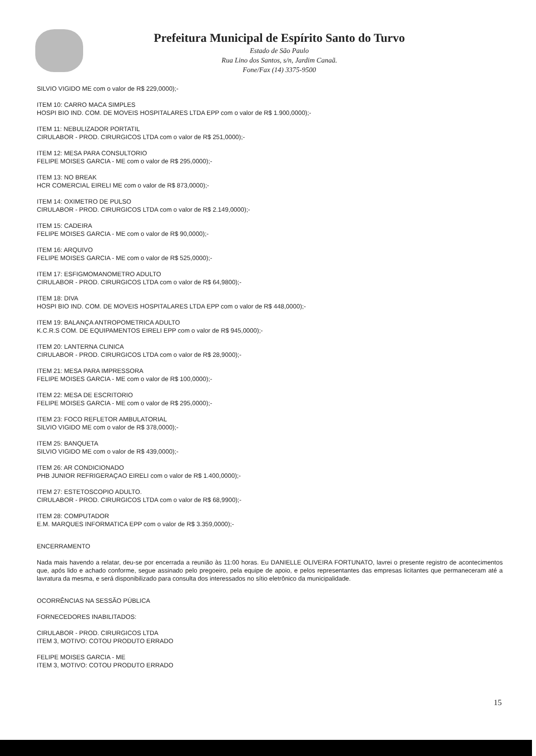Prefeitura Municipal de Espírito Santo do Turvo
Estado de São Paulo
Rua Lino dos Santos, s/n, Jardim Canaã.
Fone/Fax (14) 3375-9500
SILVIO VIGIDO ME com o valor de R$ 229,0000);-
ITEM 10: CARRO MACA SIMPLES
HOSPI BIO IND. COM. DE MOVEIS HOSPITALARES LTDA EPP com o valor de R$ 1.900,0000);-
ITEM 11: NEBULIZADOR PORTATIL
CIRULABOR - PROD. CIRURGICOS LTDA com o valor de R$ 251,0000);-
ITEM 12: MESA PARA CONSULTORIO
FELIPE MOISES GARCIA - ME com o valor de R$ 295,0000);-
ITEM 13: NO BREAK
HCR COMERCIAL EIRELI ME com o valor de R$ 873,0000);-
ITEM 14: OXIMETRO DE PULSO
CIRULABOR - PROD. CIRURGICOS LTDA com o valor de R$ 2.149,0000);-
ITEM 15: CADEIRA
FELIPE MOISES GARCIA - ME com o valor de R$ 90,0000);-
ITEM 16: ARQUIVO
FELIPE MOISES GARCIA - ME com o valor de R$ 525,0000);-
ITEM 17: ESFIGMOMANOMETRO ADULTO
CIRULABOR - PROD. CIRURGICOS LTDA com o valor de R$ 64,9800);-
ITEM 18: DIVA
HOSPI BIO IND. COM. DE MOVEIS HOSPITALARES LTDA EPP com o valor de R$ 448,0000);-
ITEM 19: BALANÇA ANTROPOMETRICA ADULTO
K.C.R.S COM. DE EQUIPAMENTOS EIRELI EPP com o valor de R$ 945,0000);-
ITEM 20: LANTERNA CLINICA
CIRULABOR - PROD. CIRURGICOS LTDA com o valor de R$ 28,9000);-
ITEM 21: MESA PARA IMPRESSORA
FELIPE MOISES GARCIA - ME com o valor de R$ 100,0000);-
ITEM 22: MESA DE ESCRITORIO
FELIPE MOISES GARCIA - ME com o valor de R$ 295,0000);-
ITEM 23: FOCO REFLETOR AMBULATORIAL
SILVIO VIGIDO ME com o valor de R$ 378,0000);-
ITEM 25: BANQUETA
SILVIO VIGIDO ME com o valor de R$ 439,0000);-
ITEM 26: AR CONDICIONADO
PHB JUNIOR REFRIGERAÇAO EIRELI com o valor de R$ 1.400,0000);-
ITEM 27: ESTETOSCOPIO ADULTO.
CIRULABOR - PROD. CIRURGICOS LTDA com o valor de R$ 68,9900);-
ITEM 28: COMPUTADOR
E.M. MARQUES INFORMATICA EPP com o valor de R$ 3.359,0000);-
ENCERRAMENTO
Nada mais havendo a relatar, deu-se por encerrada a reunião às 11:00 horas. Eu DANIELLE OLIVEIRA FORTUNATO, lavrei o presente registro de acontecimentos que, após lido e achado conforme, segue assinado pelo pregoeiro, pela equipe de apoio, e pelos representantes das empresas licitantes que permaneceram até a lavratura da mesma, e será disponibilizado para consulta dos interessados no sítio eletrônico da municipalidade.
OCORRÊNCIAS NA SESSÃO PÚBLICA
FORNECEDORES INABILITADOS:
CIRULABOR - PROD. CIRURGICOS LTDA
ITEM 3, MOTIVO: COTOU PRODUTO ERRADO
FELIPE MOISES GARCIA - ME
ITEM 3, MOTIVO: COTOU PRODUTO ERRADO
15